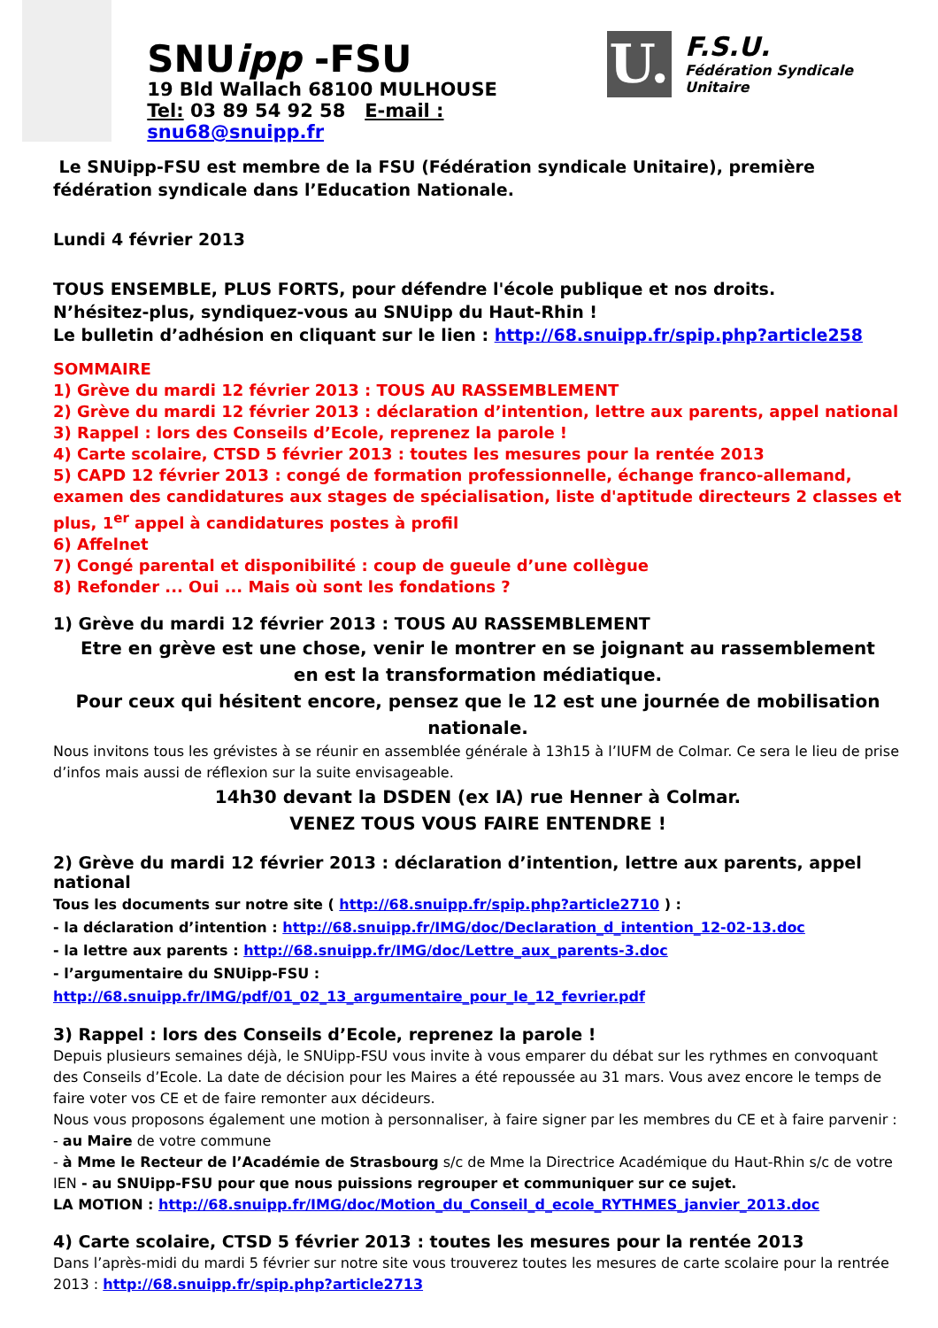SNUipp -FSU
19 Bld Wallach 68100 MULHOUSE
Tel: 03 89 54 92 58 E-mail : snu68@snuipp.fr
U.
F.S.U.
Fédération Syndicale Unitaire
Le SNUipp-FSU est membre de la FSU (Fédération syndicale Unitaire), première fédération syndicale dans l’Education Nationale.
Lundi 4 février 2013
TOUS ENSEMBLE, PLUS FORTS, pour défendre l'école publique et nos droits.
N’hésitez-plus, syndiquez-vous au SNUipp du Haut-Rhin !
Le bulletin d’adhésion en cliquant sur le lien : http://68.snuipp.fr/spip.php?article258
SOMMAIRE
1) Grève du mardi 12 février 2013 : TOUS AU RASSEMBLEMENT
2) Grève du mardi 12 février 2013 : déclaration d’intention, lettre aux parents, appel national
3) Rappel : lors des Conseils d’Ecole, reprenez la parole !
4) Carte scolaire, CTSD 5 février 2013 : toutes les mesures pour la rentée 2013
5) CAPD 12 février 2013 : congé de formation professionnelle, échange franco-allemand, examen des candidatures aux stages de spécialisation, liste d'aptitude directeurs 2 classes et plus, 1<sup>er</sup> appel à candidatures postes à profil
6) Affelnet
7) Congé parental et disponibilité : coup de gueule d’une collègue
8) Refonder ... Oui ... Mais où sont les fondations ?
1) Grève du mardi 12 février 2013 : TOUS AU RASSEMBLEMENT
Etre en grève est une chose, venir le montrer en se joignant au rassemblement
en est la transformation médiatique.
Pour ceux qui hésitent encore, pensez que le 12 est une journée de mobilisation nationale.
Nous invitons tous les grévistes à se réunir en assemblée générale à 13h15 à l’IUFM de Colmar. Ce sera le lieu de prise d’infos mais aussi de réflexion sur la suite envisageable.
14h30 devant la DSDEN (ex IA) rue Henner à Colmar.
VENEZ TOUS VOUS FAIRE ENTENDRE !
2) Grève du mardi 12 février 2013 : déclaration d’intention, lettre aux parents, appel national
Tous les documents sur notre site ( http://68.snuipp.fr/spip.php?article2710 ) :
- la déclaration d’intention : http://68.snuipp.fr/IMG/doc/Declaration_d_intention_12-02-13.doc
- la lettre aux parents : http://68.snuipp.fr/IMG/doc/Lettre_aux_parents-3.doc
- l’argumentaire du SNUipp-FSU :
http://68.snuipp.fr/IMG/pdf/01_02_13_argumentaire_pour_le_12_fevrier.pdf
3) Rappel : lors des Conseils d’Ecole, reprenez la parole !
Depuis plusieurs semaines déjà, le SNUipp-FSU vous invite à vous emparer du débat sur les rythmes en convoquant des Conseils d’Ecole. La date de décision pour les Maires a été repoussée au 31 mars. Vous avez encore le temps de faire voter vos CE et de faire remonter aux décideurs.
Nous vous proposons également une motion à personnaliser, à faire signer par les membres du CE et à faire parvenir :
- au Maire de votre commune
- à Mme le Recteur de l’Académie de Strasbourg s/c de Mme la Directrice Académique du Haut-Rhin s/c de votre IEN - au SNUipp-FSU pour que nous puissions regrouper et communiquer sur ce sujet.
LA MOTION : http://68.snuipp.fr/IMG/doc/Motion_du_Conseil_d_ecole_RYTHMES_janvier_2013.doc
4) Carte scolaire, CTSD 5 février 2013 : toutes les mesures pour la rentée 2013
Dans l’après-midi du mardi 5 février sur notre site vous trouverez toutes les mesures de carte scolaire pour la rentrée 2013 : http://68.snuipp.fr/spip.php?article2713